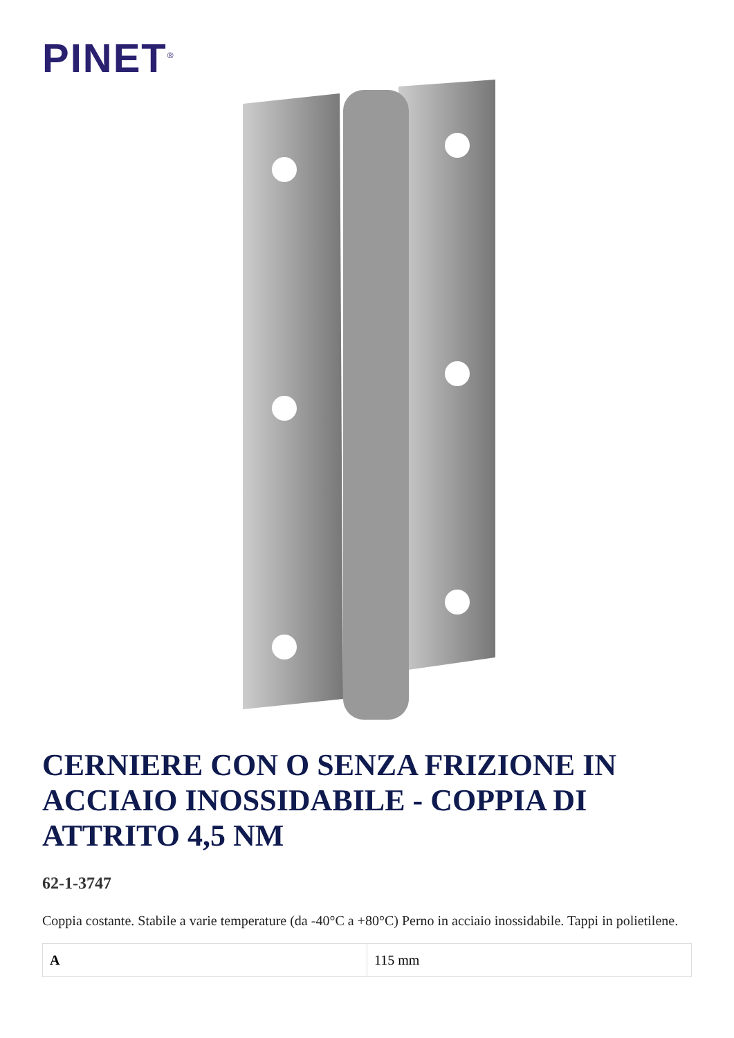PINET<sup>®</sup>
CERNIERE CON O SENZA FRIZIONE IN ACCIAIO INOSSIDABILE - COPPIA DI ATTRITO 4,5 NM
62-1-3747
Coppia costante. Stabile a varie temperature (da -40°C a +80°C) Perno in acciaio inossidabile. Tappi in polietilene.
| A | 115 mm |